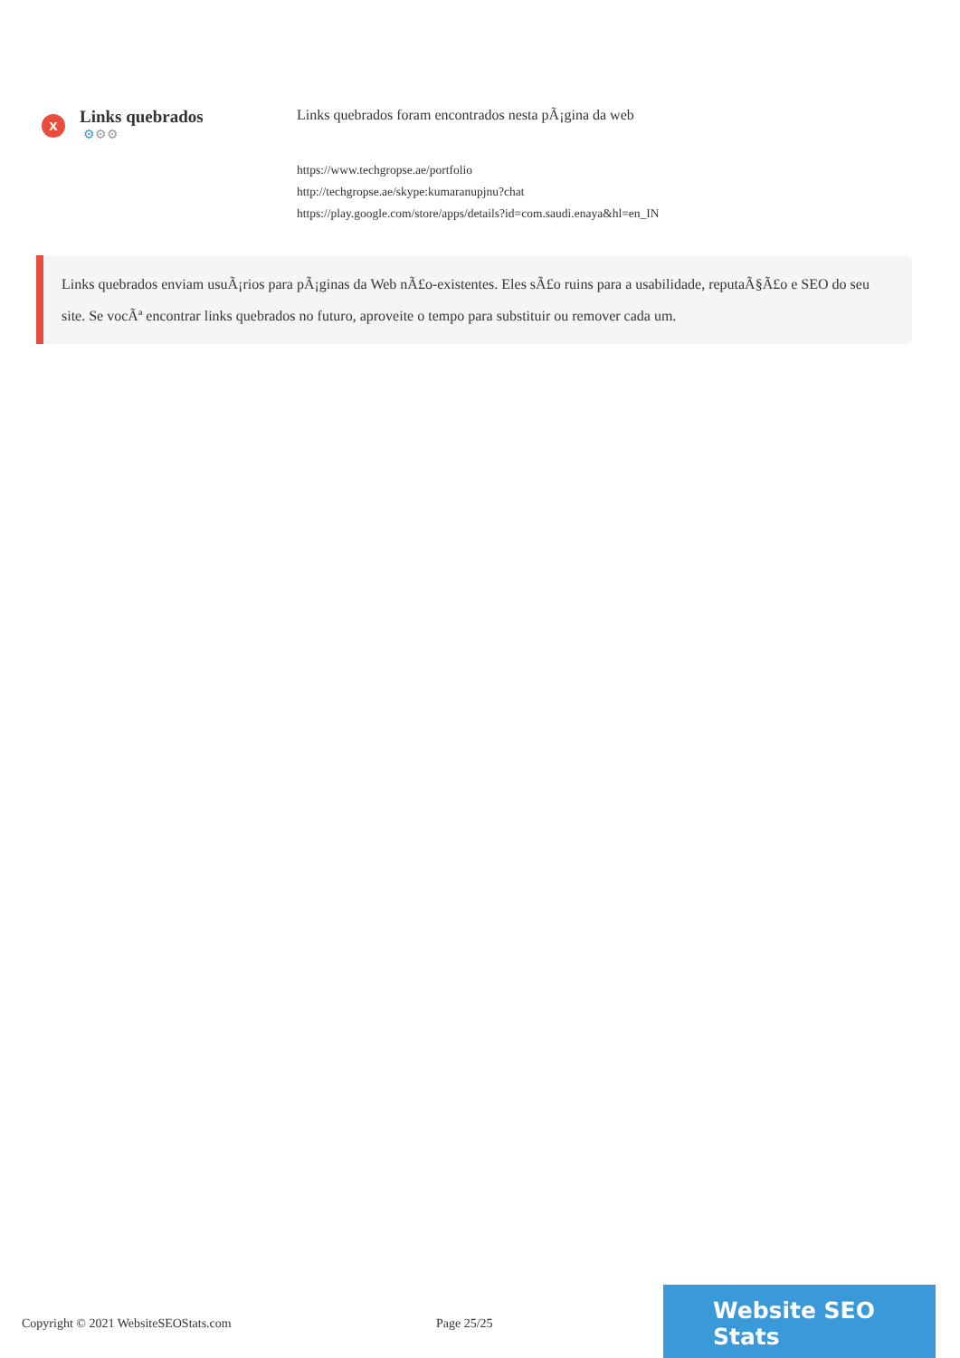x
Links quebrados
⚙⚙⚙
Links quebrados foram encontrados nesta pÃ¡gina da web
https://www.techgropse.ae/portfolio
http://techgropse.ae/skype:kumaranupjnu?chat
https://play.google.com/store/apps/details?id=com.saudi.enaya&hl=en_IN
Links quebrados enviam usuÃ¡rios para pÃ¡ginas da Web nÃ£o-existentes. Eles sÃ£o ruins para a usabilidade, reputaÃ§Ã£o e SEO do seu site. Se vocÃª encontrar links quebrados no futuro, aproveite o tempo para substituir ou remover cada um.
Copyright © 2021 WebsiteSEOStats.com Page 25/25
Website SEO Stats